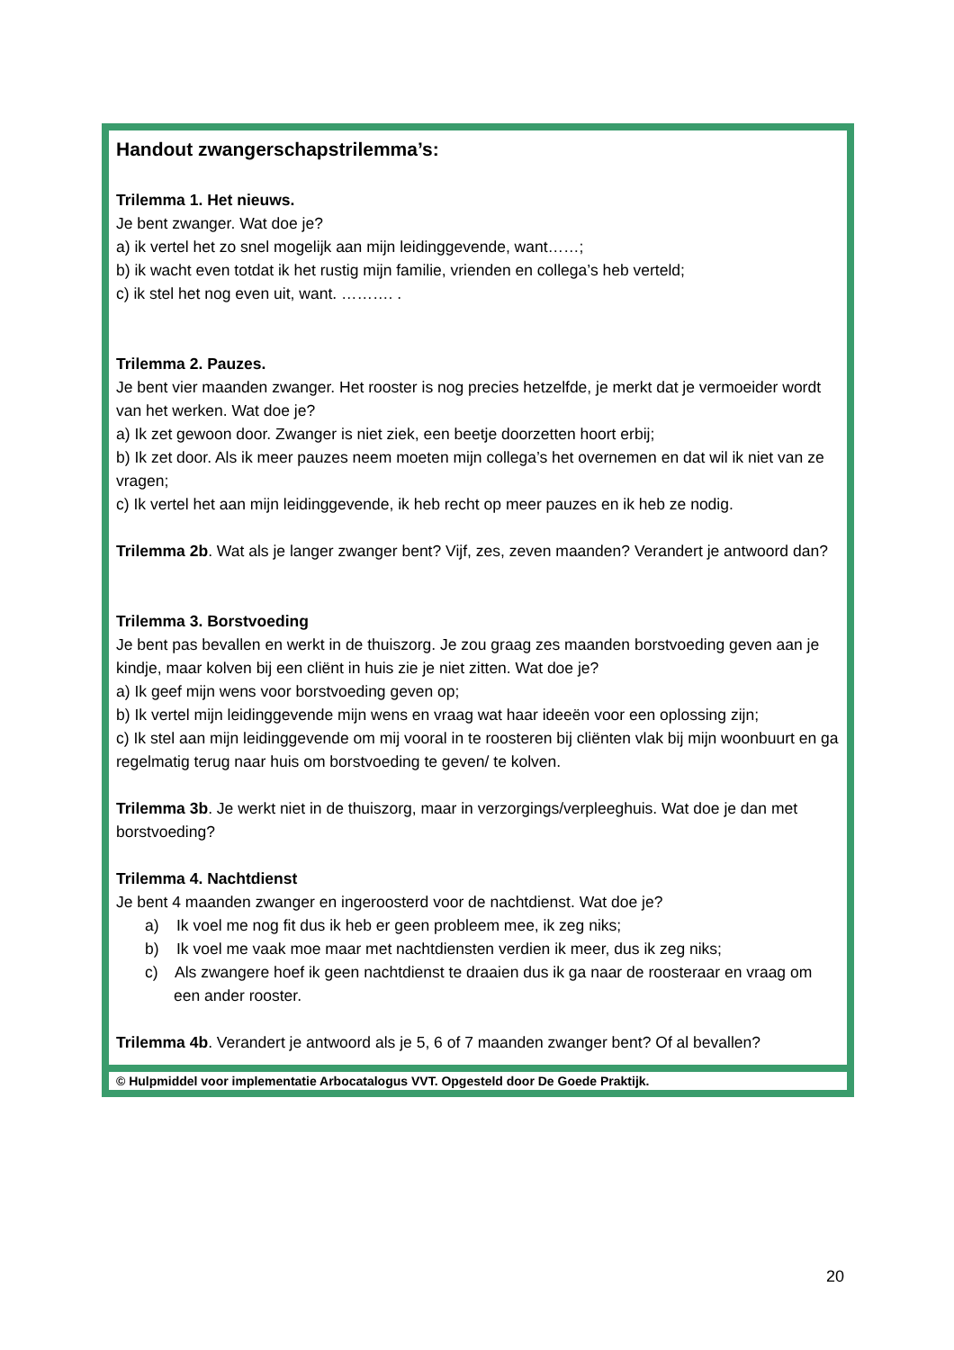Handout zwangerschapstrilemma’s:
Trilemma 1. Het nieuws.
Je bent zwanger. Wat doe je?
a) ik vertel het zo snel mogelijk aan mijn leidinggevende, want……;
b) ik wacht even totdat ik het rustig mijn familie, vrienden en collega’s heb verteld;
c) ik stel het nog even uit, want. ………. .
Trilemma 2. Pauzes.
Je bent vier maanden zwanger. Het rooster is nog precies hetzelfde, je merkt dat je vermoeider wordt van het werken. Wat doe je?
a) Ik zet gewoon door. Zwanger is niet ziek, een beetje doorzetten hoort erbij;
b) Ik zet door. Als ik meer pauzes neem moeten mijn collega’s het overnemen en dat wil ik niet van ze vragen;
c) Ik vertel het aan mijn leidinggevende, ik heb recht op meer pauzes en ik heb ze nodig.
Trilemma 2b. Wat als je langer zwanger bent? Vijf, zes, zeven maanden? Verandert je antwoord dan?
Trilemma 3. Borstvoeding
Je bent pas bevallen en werkt in de thuiszorg. Je zou graag zes maanden borstvoeding geven aan je kindje, maar kolven bij een cliënt in huis zie je niet zitten. Wat doe je?
a) Ik geef mijn wens voor borstvoeding geven op;
b) Ik vertel mijn leidinggevende mijn wens en vraag wat haar ideeën voor een oplossing zijn;
c) Ik stel aan mijn leidinggevende om mij vooral in te roosteren bij cliënten vlak bij mijn woonbuurt en ga regelmatig terug naar huis om borstvoeding te geven/ te kolven.
Trilemma 3b. Je werkt niet in de thuiszorg, maar in verzorgings/verpleeghuis. Wat doe je dan met borstvoeding?
Trilemma 4. Nachtdienst
Je bent 4 maanden zwanger en ingeroosterd voor de nachtdienst. Wat doe je?
a) Ik voel me nog fit dus ik heb er geen probleem mee, ik zeg niks;
b) Ik voel me vaak moe maar met nachtdiensten verdien ik meer, dus ik zeg niks;
c) Als zwangere hoef ik geen nachtdienst te draaien dus ik ga naar de roosteraar en vraag om een ander rooster.
Trilemma 4b. Verandert je antwoord als je 5, 6 of 7 maanden zwanger bent? Of al bevallen?
© Hulpmiddel voor implementatie Arbocatalogus VVT. Opgesteld door De Goede Praktijk.
20